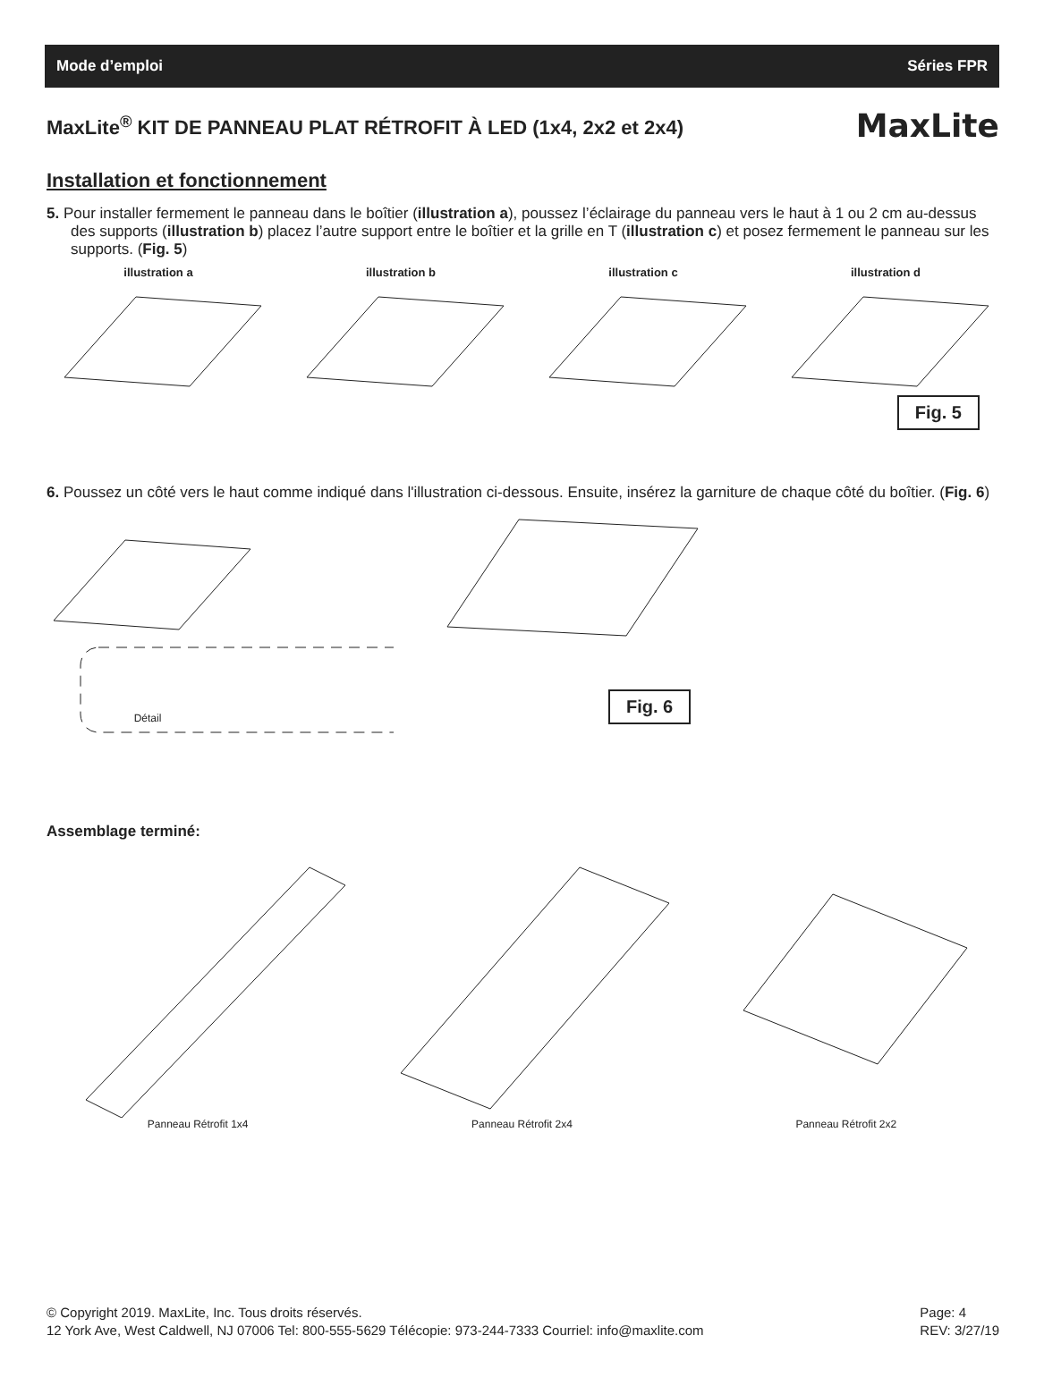Mode d’emploi Séries FPR
MaxLite<sup>®</sup> KIT DE PANNEAU PLAT RÉTROFIT À LED (1x4, 2x2 et 2x4)
MaxLite
Installation et fonctionnement
5. Pour installer fermement le panneau dans le boîtier (illustration a), poussez l’éclairage du panneau vers le haut à 1 ou 2 cm au-dessus des supports (illustration b) placez l’autre support entre le boîtier et la grille en T (illustration c) et posez fermement le panneau sur les supports. (Fig. 5)
illustration a illustration b illustration c illustration d
Fig. 5
6. Poussez un côté vers le haut comme indiqué dans l'illustration ci-dessous. Ensuite, insérez la garniture de chaque côté du boîtier. (Fig. 6)
Détail
Fig. 6
Assemblage terminé:
Panneau Rétrofit 1x4 Panneau Rétrofit 2x4 Panneau Rétrofit 2x2
© Copyright 2019. MaxLite, Inc. Tous droits réservés.
12 York Ave, West Caldwell, NJ 07006 Tel: 800-555-5629 Télécopie: 973-244-7333 Courriel: info@maxlite.com
Page: 4
REV: 3/27/19